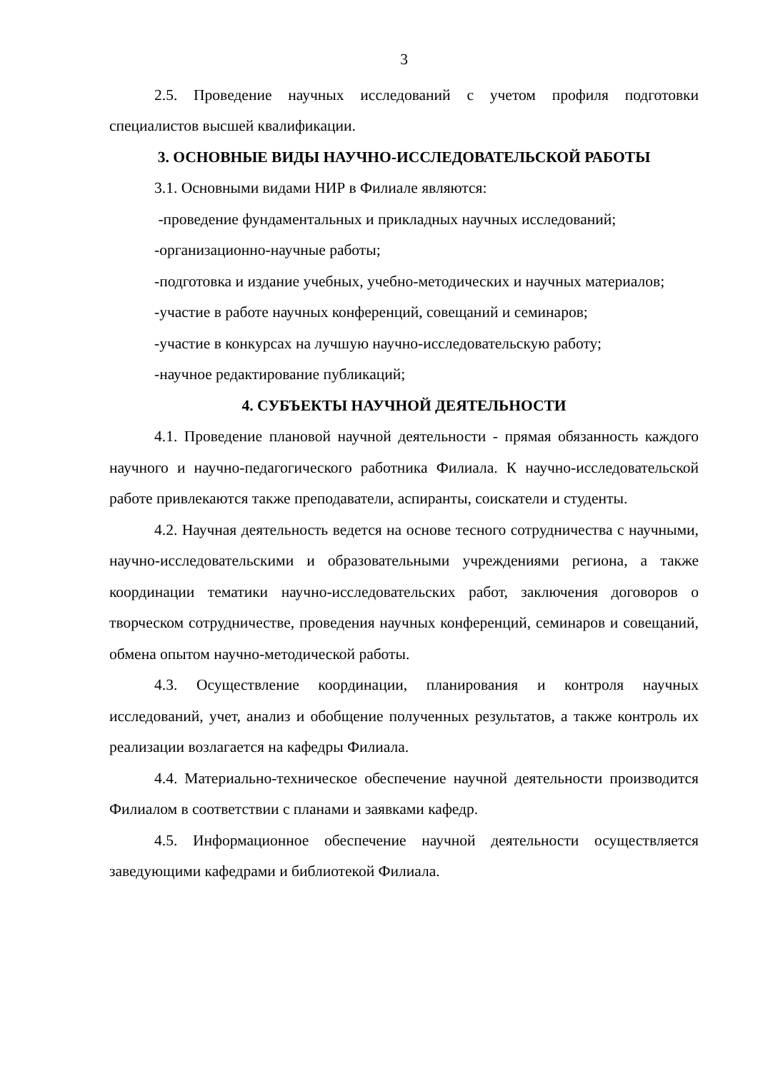3
2.5. Проведение научных исследований с учетом профиля подготовки специалистов высшей квалификации.
3. ОСНОВНЫЕ ВИДЫ НАУЧНО-ИССЛЕДОВАТЕЛЬСКОЙ РАБОТЫ
3.1. Основными видами НИР в Филиале являются:
-проведение фундаментальных и прикладных научных исследований;
-организационно-научные работы;
-подготовка и издание учебных, учебно-методических и научных материалов;
-участие в работе научных конференций, совещаний и семинаров;
-участие в конкурсах на лучшую научно-исследовательскую работу;
-научное редактирование публикаций;
4. СУБЪЕКТЫ НАУЧНОЙ ДЕЯТЕЛЬНОСТИ
4.1. Проведение плановой научной деятельности - прямая обязанность каждого научного и научно-педагогического работника Филиала. К научно-исследовательской работе привлекаются также преподаватели, аспиранты, соискатели и студенты.
4.2. Научная деятельность ведется на основе тесного сотрудничества с научными, научно-исследовательскими и образовательными учреждениями региона, а также координации тематики научно-исследовательских работ, заключения договоров о творческом сотрудничестве, проведения научных конференций, семинаров и совещаний, обмена опытом научно-методической работы.
4.3. Осуществление координации, планирования и контроля научных исследований, учет, анализ и обобщение полученных результатов, а также контроль их реализации возлагается на кафедры Филиала.
4.4. Материально-техническое обеспечение научной деятельности производится Филиалом в соответствии с планами и заявками кафедр.
4.5. Информационное обеспечение научной деятельности осуществляется заведующими кафедрами и библиотекой Филиала.